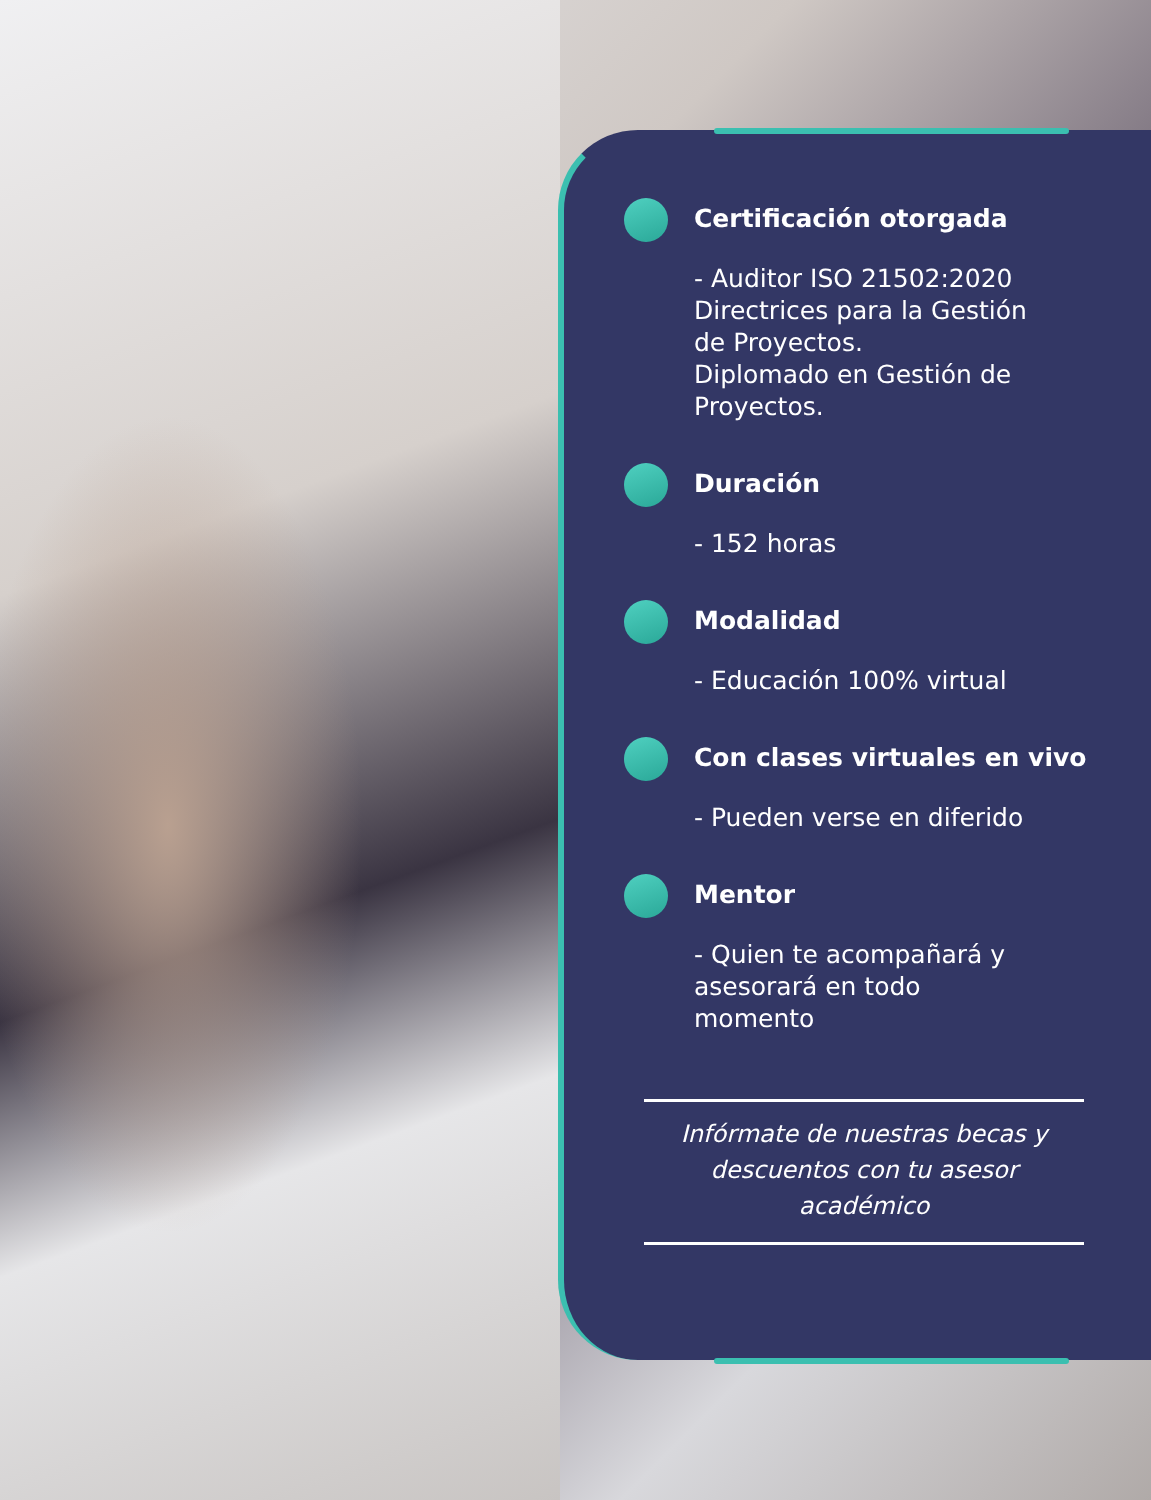Certificación otorgada
- Auditor ISO 21502:2020 Directrices para la Gestión de Proyectos.
Diplomado en Gestión de Proyectos.
Duración
- 152 horas
Modalidad
- Educación 100% virtual
Con clases virtuales en vivo
- Pueden verse en diferido
Mentor
- Quien te acompañará y asesorará en todo momento
Infórmate de nuestras becas y descuentos con tu asesor académico